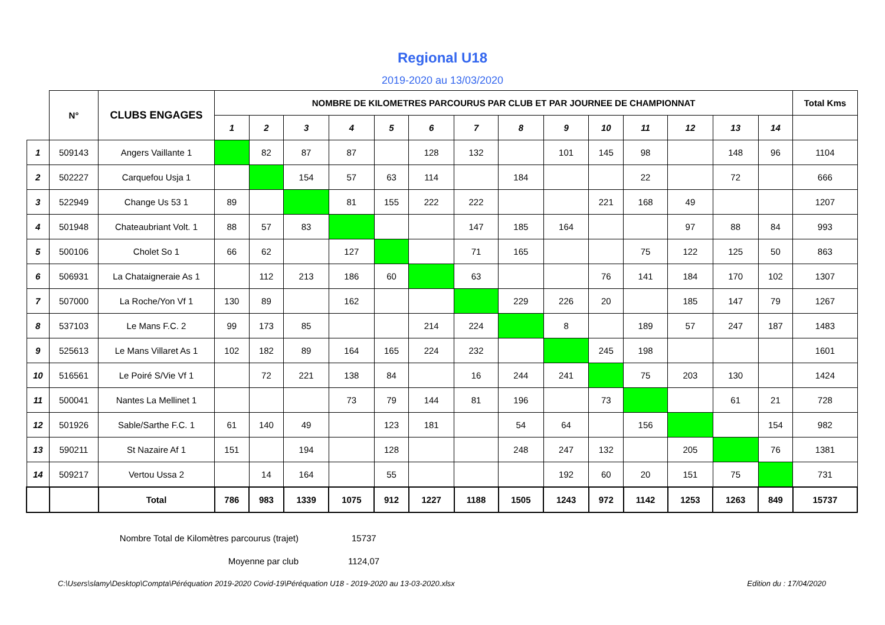Regional U18
2019-2020 au 13/03/2020
| | N° | CLUBS ENGAGES | NOMBRE DE KILOMETRES PARCOURUS PAR CLUB ET PAR JOURNEE DE CHAMPIONNAT | | | | | | | | | | | | | | Total Kms |
| --- | --- | --- | --- | --- | --- | --- | --- | --- | --- | --- | --- | --- | --- | --- | --- | --- | --- |
| | | | 1 | 2 | 3 | 4 | 5 | 6 | 7 | 8 | 9 | 10 | 11 | 12 | 13 | 14 | |
| 1 | 509143 | Angers Vaillante 1 | | 82 | 87 | 87 | | 128 | 132 | | 101 | 145 | 98 | | 148 | 96 | 1104 |
| 2 | 502227 | Carquefou Usja 1 | | | 154 | 57 | 63 | 114 | | 184 | | | 22 | | 72 | | 666 |
| 3 | 522949 | Change Us 53 1 | 89 | | | 81 | 155 | 222 | 222 | | | 221 | 168 | 49 | | | 1207 |
| 4 | 501948 | Chateaubriant Volt. 1 | 88 | 57 | 83 | | | | 147 | 185 | 164 | | | 97 | 88 | 84 | 993 |
| 5 | 500106 | Cholet So 1 | 66 | 62 | | 127 | | | 71 | 165 | | | 75 | 122 | 125 | 50 | 863 |
| 6 | 506931 | La Chataigneraie As 1 | | 112 | 213 | 186 | 60 | | 63 | | | 76 | 141 | 184 | 170 | 102 | 1307 |
| 7 | 507000 | La Roche/Yon Vf 1 | 130 | 89 | | 162 | | | | 229 | 226 | 20 | | 185 | 147 | 79 | 1267 |
| 8 | 537103 | Le Mans F.C. 2 | 99 | 173 | 85 | | | 214 | 224 | | 8 | | 189 | 57 | 247 | 187 | 1483 |
| 9 | 525613 | Le Mans Villaret As 1 | 102 | 182 | 89 | 164 | 165 | 224 | 232 | | | 245 | 198 | | | | 1601 |
| 10 | 516561 | Le Poiré S/Vie Vf 1 | | 72 | 221 | 138 | 84 | | 16 | 244 | 241 | | 75 | 203 | 130 | | 1424 |
| 11 | 500041 | Nantes La Mellinet 1 | | | | 73 | 79 | 144 | 81 | 196 | | 73 | | | 61 | 21 | 728 |
| 12 | 501926 | Sable/Sarthe F.C. 1 | 61 | 140 | 49 | | 123 | 181 | | 54 | 64 | | 156 | | | 154 | 982 |
| 13 | 590211 | St Nazaire Af 1 | 151 | | 194 | | 128 | | | 248 | 247 | 132 | | 205 | | 76 | 1381 |
| 14 | 509217 | Vertou Ussa 2 | | 14 | 164 | | 55 | | | | 192 | 60 | 20 | 151 | 75 | | 731 |
| | | Total | 786 | 983 | 1339 | 1075 | 912 | 1227 | 1188 | 1505 | 1243 | 972 | 1142 | 1253 | 1263 | 849 | 15737 |
Nombre Total de Kilomètres parcourus (trajet) 15737
Moyenne par club 1124,07
C:\Users\slamy\Desktop\Compta\Péréquation 2019-2020 Covid-19\Péréquation U18 - 2019-2020 au 13-03-2020.xlsx Edition du : 17/04/2020